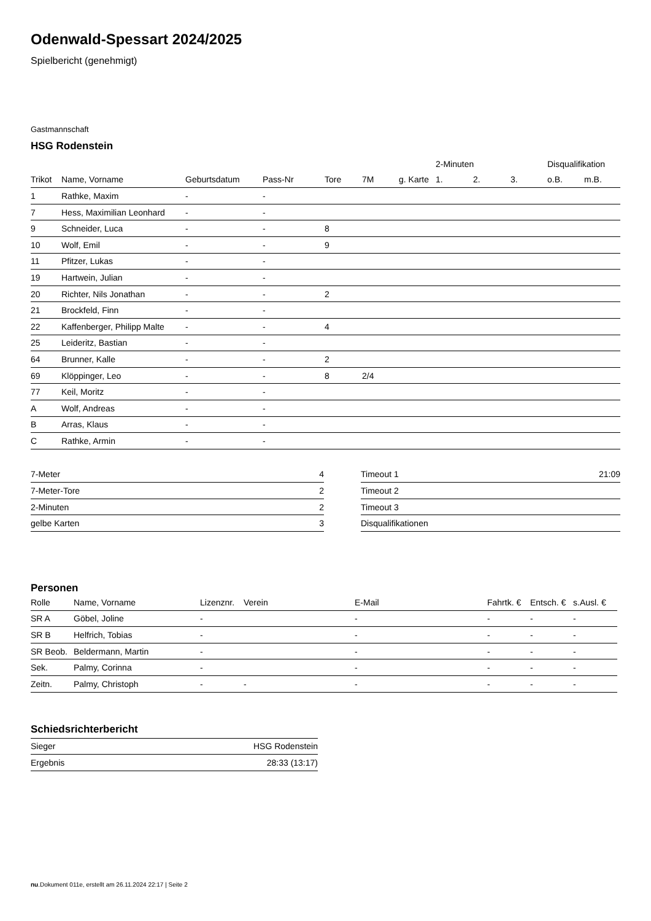Odenwald-Spessart 2024/2025
Spielbericht (genehmigt)
Gastmannschaft
HSG Rodenstein
| | | | | | | | 2-Minuten | | | Disqualifikation | |
| --- | --- | --- | --- | --- | --- | --- | --- | --- | --- | --- | --- |
| Trikot | Name, Vorname | Geburtsdatum | Pass-Nr | Tore | 7M | g. Karte | 1. | 2. | 3. | o.B. | m.B. |
| 1 | Rathke, Maxim | - | - | | | | | | | | |
| 7 | Hess, Maximilian Leonhard | - | - | | | | | | | | |
| 9 | Schneider, Luca | - | - | 8 | | | | | | | |
| 10 | Wolf, Emil | - | - | 9 | | | | | | | |
| 11 | Pfitzer, Lukas | - | - | | | | | | | | |
| 19 | Hartwein, Julian | - | - | | | | | | | | |
| 20 | Richter, Nils Jonathan | - | - | 2 | | | | | | | |
| 21 | Brockfeld, Finn | - | - | | | | | | | | |
| 22 | Kaffenberger, Philipp Malte | - | - | 4 | | | | | | | |
| 25 | Leideritz, Bastian | - | - | | | | | | | | |
| 64 | Brunner, Kalle | - | - | 2 | | | | | | | |
| 69 | Klöppinger, Leo | - | - | 8 | 2/4 | | | | | | |
| 77 | Keil, Moritz | - | - | | | | | | | | |
| A | Wolf, Andreas | - | - | | | | | | | | |
| B | Arras, Klaus | - | - | | | | | | | | |
| C | Rathke, Armin | - | - | | | | | | | | |
| 7-Meter | 4 |
| 7-Meter-Tore | 2 |
| 2-Minuten | 2 |
| gelbe Karten | 3 |
| Timeout 1 | 21:09 |
| Timeout 2 | |
| Timeout 3 | |
| Disqualifikationen | |
Personen
| Rolle | Name, Vorname | Lizenznr. | Verein | E-Mail | Fahrtk. € | Entsch. € | s.Ausl. € |
| --- | --- | --- | --- | --- | --- | --- | --- |
| SR A | Göbel, Joline | - | | - | - | - | - |
| SR B | Helfrich, Tobias | - | | - | - | - | - |
| SR Beob. | Beldermann, Martin | - | | - | - | - | - |
| Sek. | Palmy, Corinna | - | | - | - | - | - |
| Zeitn. | Palmy, Christoph | - | - | - | - | - | - |
Schiedsrichterbericht
| Sieger | HSG Rodenstein |
| Ergebnis | 28:33 (13:17) |
nu.Dokument 011e, erstellt am 26.11.2024 22:17 | Seite 2